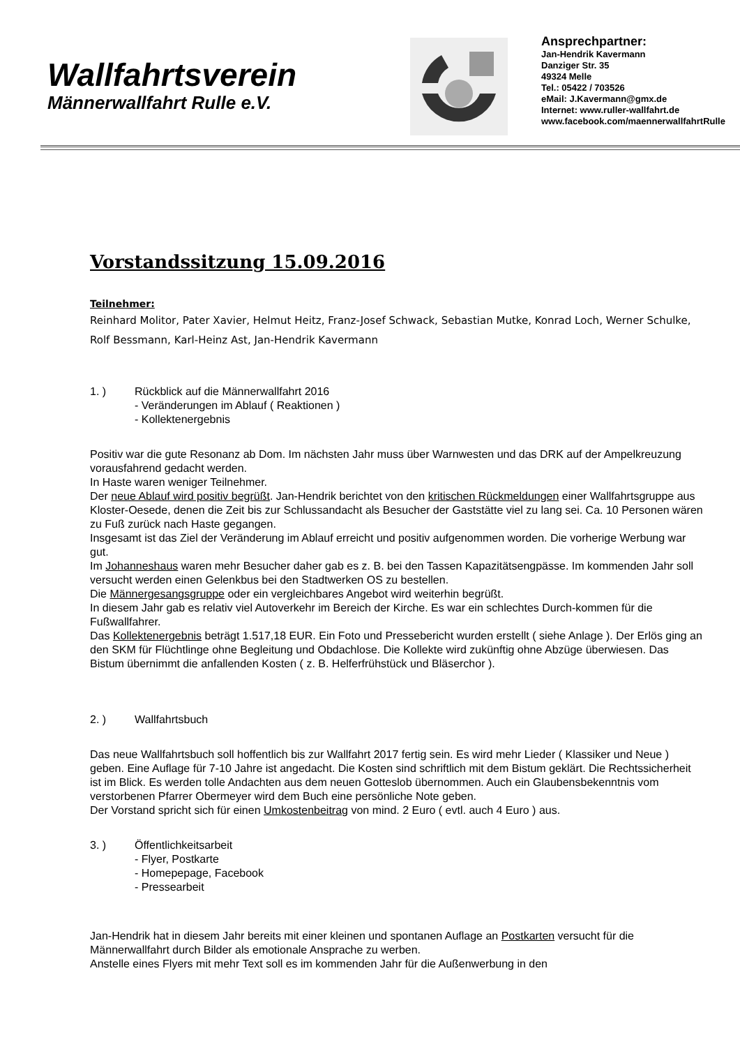Wallfahrtsverein
Männerwallfahrt Rulle e.V.
Ansprechpartner:
Jan-Hendrik Kavermann
Danziger Str. 35
49324 Melle
Tel.: 05422 / 703526
eMail: J.Kavermann@gmx.de
Internet: www.ruller-wallfahrt.de
www.facebook.com/maennerwallfahrtRulle
Vorstandssitzung 15.09.2016
Teilnehmer:
Reinhard Molitor, Pater Xavier, Helmut Heitz, Franz-Josef Schwack, Sebastian Mutke, Konrad Loch, Werner Schulke, Rolf Bessmann, Karl-Heinz Ast, Jan-Hendrik Kavermann
1. ) Rückblick auf die Männerwallfahrt 2016
- Veränderungen im Ablauf ( Reaktionen )
- Kollektenergebnis
Positiv war die gute Resonanz ab Dom. Im nächsten Jahr muss über Warnwesten und das DRK auf der Ampelkreuzung vorausfahrend gedacht werden.
In Haste waren weniger Teilnehmer.
Der neue Ablauf wird positiv begrüßt. Jan-Hendrik berichtet von den kritischen Rückmeldungen einer Wallfahrtsgruppe aus Kloster-Oesede, denen die Zeit bis zur Schlussandacht als Besucher der Gaststätte viel zu lang sei. Ca. 10 Personen wären zu Fuß zurück nach Haste gegangen.
Insgesamt ist das Ziel der Veränderung im Ablauf erreicht und positiv aufgenommen worden. Die vorherige Werbung war gut.
Im Johanneshaus waren mehr Besucher daher gab es z. B. bei den Tassen Kapazitätsengpässe. Im kommenden Jahr soll versucht werden einen Gelenkbus bei den Stadtwerken OS zu bestellen.
Die Männergesangsgruppe oder ein vergleichbares Angebot wird weiterhin begrüßt.
In diesem Jahr gab es relativ viel Autoverkehr im Bereich der Kirche. Es war ein schlechtes Durch-kommen für die Fußwallfahrer.
Das Kollektenergebnis beträgt 1.517,18 EUR. Ein Foto und Pressebericht wurden erstellt ( siehe Anlage ). Der Erlös ging an den SKM für Flüchtlinge ohne Begleitung und Obdachlose. Die Kollekte wird zukünftig ohne Abzüge überwiesen. Das Bistum übernimmt die anfallenden Kosten ( z. B. Helferfrühstück und Bläserchor ).
2. ) Wallfahrtsbuch
Das neue Wallfahrtsbuch soll hoffentlich bis zur Wallfahrt 2017 fertig sein. Es wird mehr Lieder ( Klassiker und Neue ) geben. Eine Auflage für 7-10 Jahre ist angedacht. Die Kosten sind schriftlich mit dem Bistum geklärt. Die Rechtssicherheit ist im Blick. Es werden tolle Andachten aus dem neuen Gotteslob übernommen. Auch ein Glaubensbekenntnis vom verstorbenen Pfarrer Obermeyer wird dem Buch eine persönliche Note geben.
Der Vorstand spricht sich für einen Umkostenbeitrag von mind. 2 Euro ( evtl. auch 4 Euro ) aus.
3. ) Öffentlichkeitsarbeit
- Flyer, Postkarte
- Homepepage, Facebook
- Pressearbeit
Jan-Hendrik hat in diesem Jahr bereits mit einer kleinen und spontanen Auflage an Postkarten versucht für die Männerwallfahrt durch Bilder als emotionale Ansprache zu werben.
Anstelle eines Flyers mit mehr Text soll es im kommenden Jahr für die Außenwerbung in den